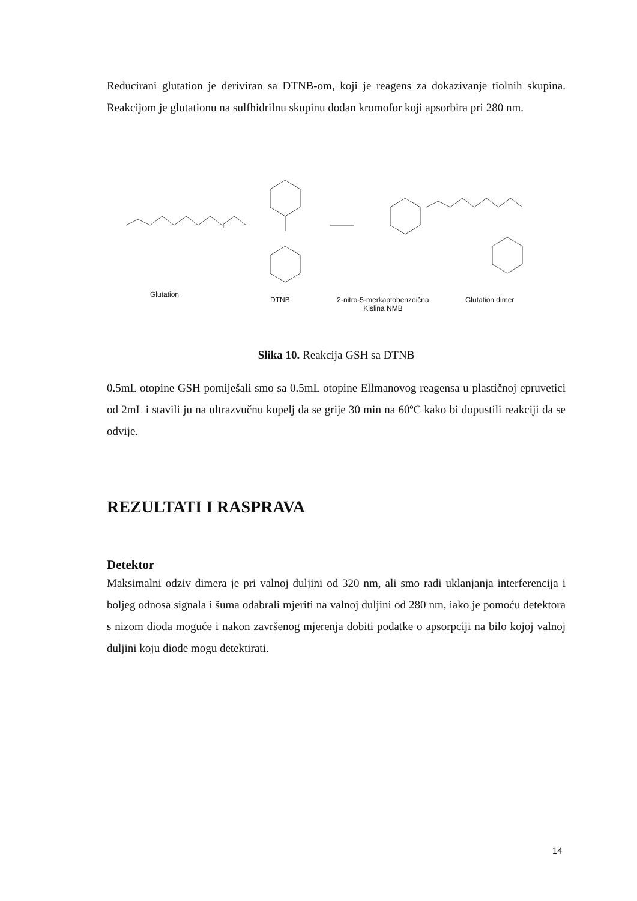Reducirani glutation je deriviran sa DTNB-om, koji je reagens za dokazivanje tiolnih skupina. Reakcijom je glutationu na sulfhidrilnu skupinu dodan kromofor koji apsorbira pri 280 nm.
+
Glutation
DTNB
2-nitro-5-merkaptobenzoična
Kislina NMB
Glutation dimer
Slika 10. Reakcija GSH sa DTNB
0.5mL otopine GSH pomiješali smo sa 0.5mL otopine Ellmanovog reagensa u plastičnoj epruvetici od 2mL i stavili ju na ultrazvučnu kupelj da se grije 30 min na 60ºC kako bi dopustili reakciji da se odvije.
REZULTATI I RASPRAVA
Detektor
Maksimalni odziv dimera je pri valnoj duljini od 320 nm, ali smo radi uklanjanja interferencija i boljeg odnosa signala i šuma odabrali mjeriti na valnoj duljini od 280 nm, iako je pomoću detektora s nizom dioda moguće i nakon završenog mjerenja dobiti podatke o apsorpciji na bilo kojoj valnoj duljini koju diode mogu detektirati.
14